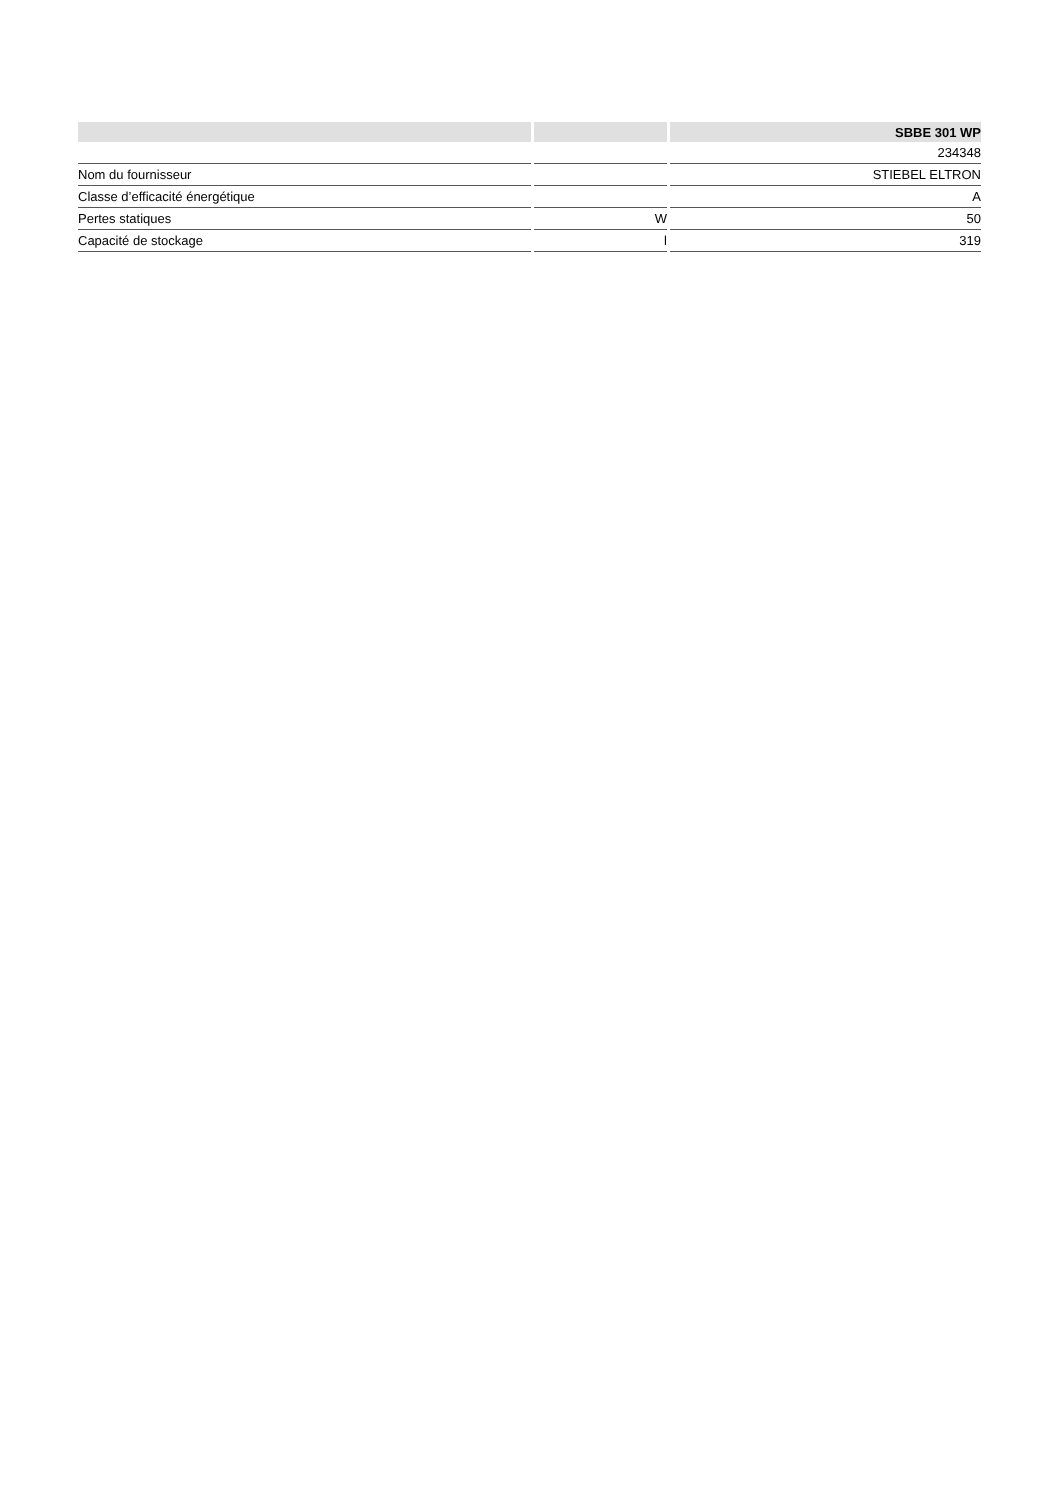| | | SBBE 301 WP |
| --- | --- | --- |
| | | 234348 |
| Nom du fournisseur | | STIEBEL ELTRON |
| Classe d’efficacité énergétique | | A |
| Pertes statiques | W | 50 |
| Capacité de stockage | l | 319 |